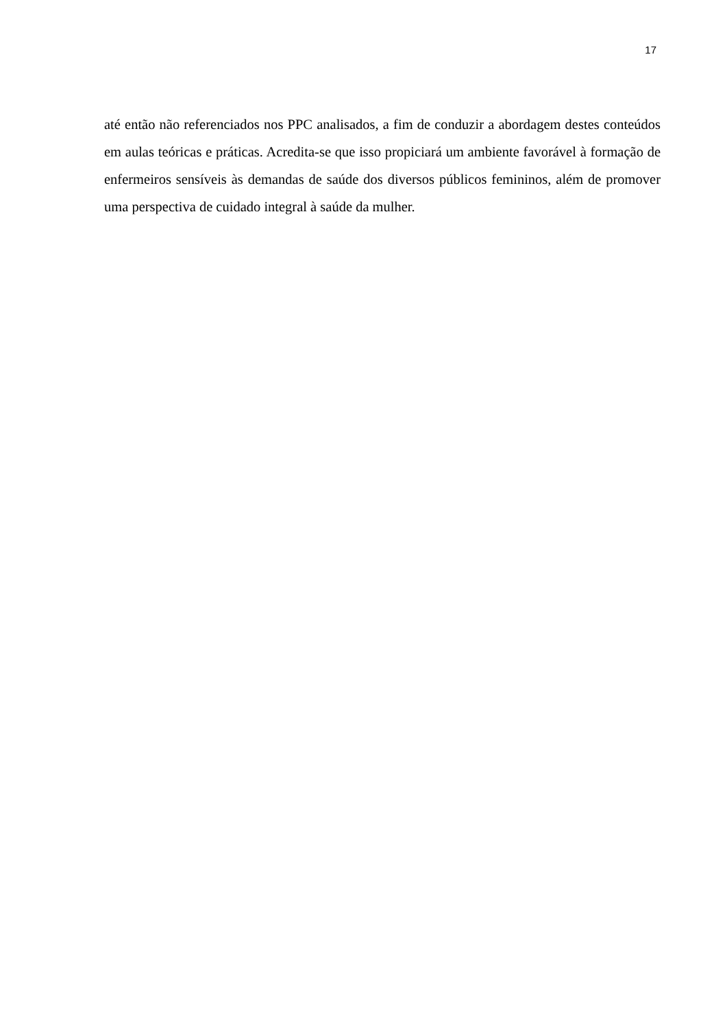17
até então não referenciados nos PPC analisados, a fim de conduzir a abordagem destes conteúdos em aulas teóricas e práticas. Acredita-se que isso propiciará um ambiente favorável à formação de enfermeiros sensíveis às demandas de saúde dos diversos públicos femininos, além de promover uma perspectiva de cuidado integral à saúde da mulher.